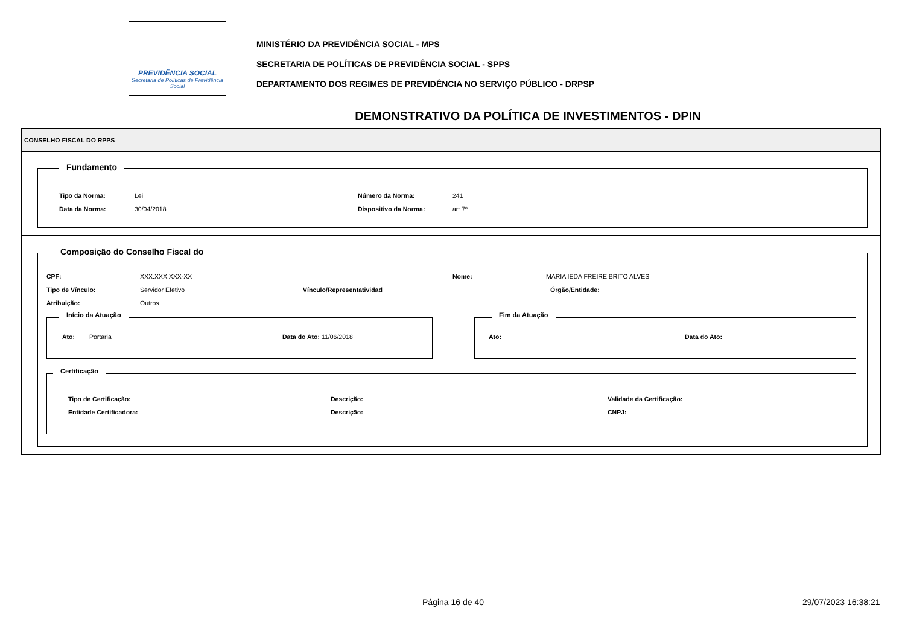PREVIDÊNCIA SOCIAL
Secretaria de Políticas de Previdência Social
MINISTÉRIO DA PREVIDÊNCIA SOCIAL - MPS
SECRETARIA DE POLÍTICAS DE PREVIDÊNCIA SOCIAL - SPPS
DEPARTAMENTO DOS REGIMES DE PREVIDÊNCIA NO SERVIÇO PÚBLICO - DRPSP
DEMONSTRATIVO DA POLÍTICA DE INVESTIMENTOS - DPIN
CONSELHO FISCAL DO RPPS
Fundamento
Tipo da Norma: Lei Número da Norma: 241
Data da Norma: 30/04/2018 Dispositivo da Norma: art 7º
Composição do Conselho Fiscal do
CPF: XXX.XXX.XXX-XX Nome: MARIA IEDA FREIRE BRITO ALVES
Tipo de Vínculo: Servidor Efetivo Vínculo/Representatividad Órgão/Entidade:
Atribuição: Outros
Início da Atuação
Ato: Portaria Data do Ato: 11/06/2018
Fim da Atuação
Ato: Data do Ato:
Certificação
Tipo de Certificação: Descrição: Validade da Certificação:
Entidade Certificadora: Descrição: CNPJ:
Página 16 de 40 29/07/2023 16:38:21